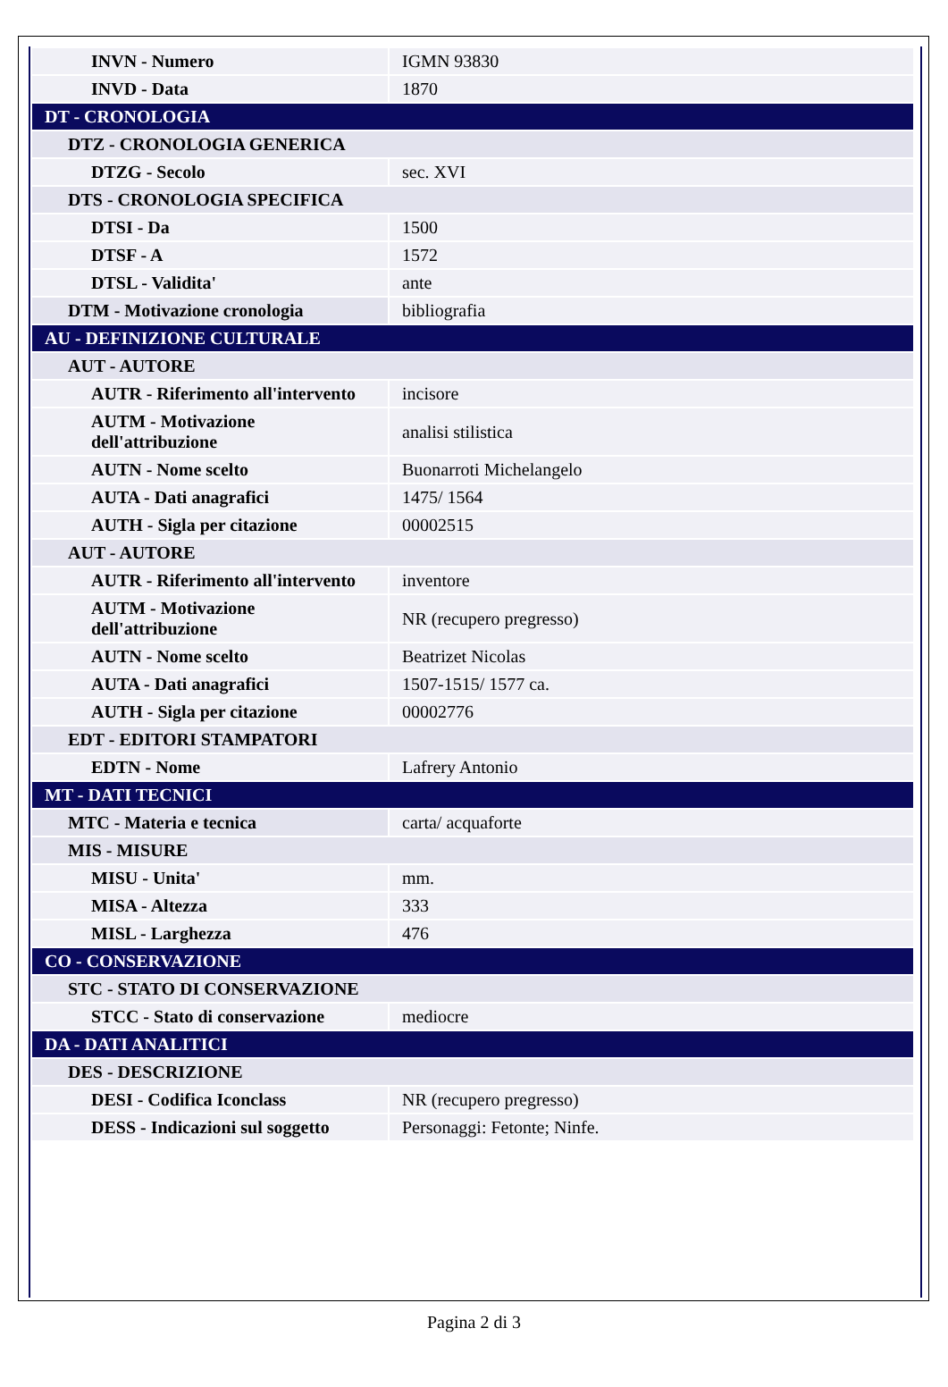| INVN - Numero | IGMN 93830 |
| INVD - Data | 1870 |
| DT - CRONOLOGIA | |
| DTZ - CRONOLOGIA GENERICA | |
| DTZG - Secolo | sec. XVI |
| DTS - CRONOLOGIA SPECIFICA | |
| DTSI - Da | 1500 |
| DTSF - A | 1572 |
| DTSL - Validita' | ante |
| DTM - Motivazione cronologia | bibliografia |
| AU - DEFINIZIONE CULTURALE | |
| AUT - AUTORE | |
| AUTR - Riferimento all'intervento | incisore |
| AUTM - Motivazione dell'attribuzione | analisi stilistica |
| AUTN - Nome scelto | Buonarroti Michelangelo |
| AUTA - Dati anagrafici | 1475/ 1564 |
| AUTH - Sigla per citazione | 00002515 |
| AUT - AUTORE | |
| AUTR - Riferimento all'intervento | inventore |
| AUTM - Motivazione dell'attribuzione | NR (recupero pregresso) |
| AUTN - Nome scelto | Beatrizet Nicolas |
| AUTA - Dati anagrafici | 1507-1515/ 1577 ca. |
| AUTH - Sigla per citazione | 00002776 |
| EDT - EDITORI STAMPATORI | |
| EDTN - Nome | Lafrery Antonio |
| MT - DATI TECNICI | |
| MTC - Materia e tecnica | carta/ acquaforte |
| MIS - MISURE | |
| MISU - Unita' | mm. |
| MISA - Altezza | 333 |
| MISL - Larghezza | 476 |
| CO - CONSERVAZIONE | |
| STC - STATO DI CONSERVAZIONE | |
| STCC - Stato di conservazione | mediocre |
| DA - DATI ANALITICI | |
| DES - DESCRIZIONE | |
| DESI - Codifica Iconclass | NR (recupero pregresso) |
| DESS - Indicazioni sul soggetto | Personaggi: Fetonte; Ninfe. |
Pagina 2 di 3